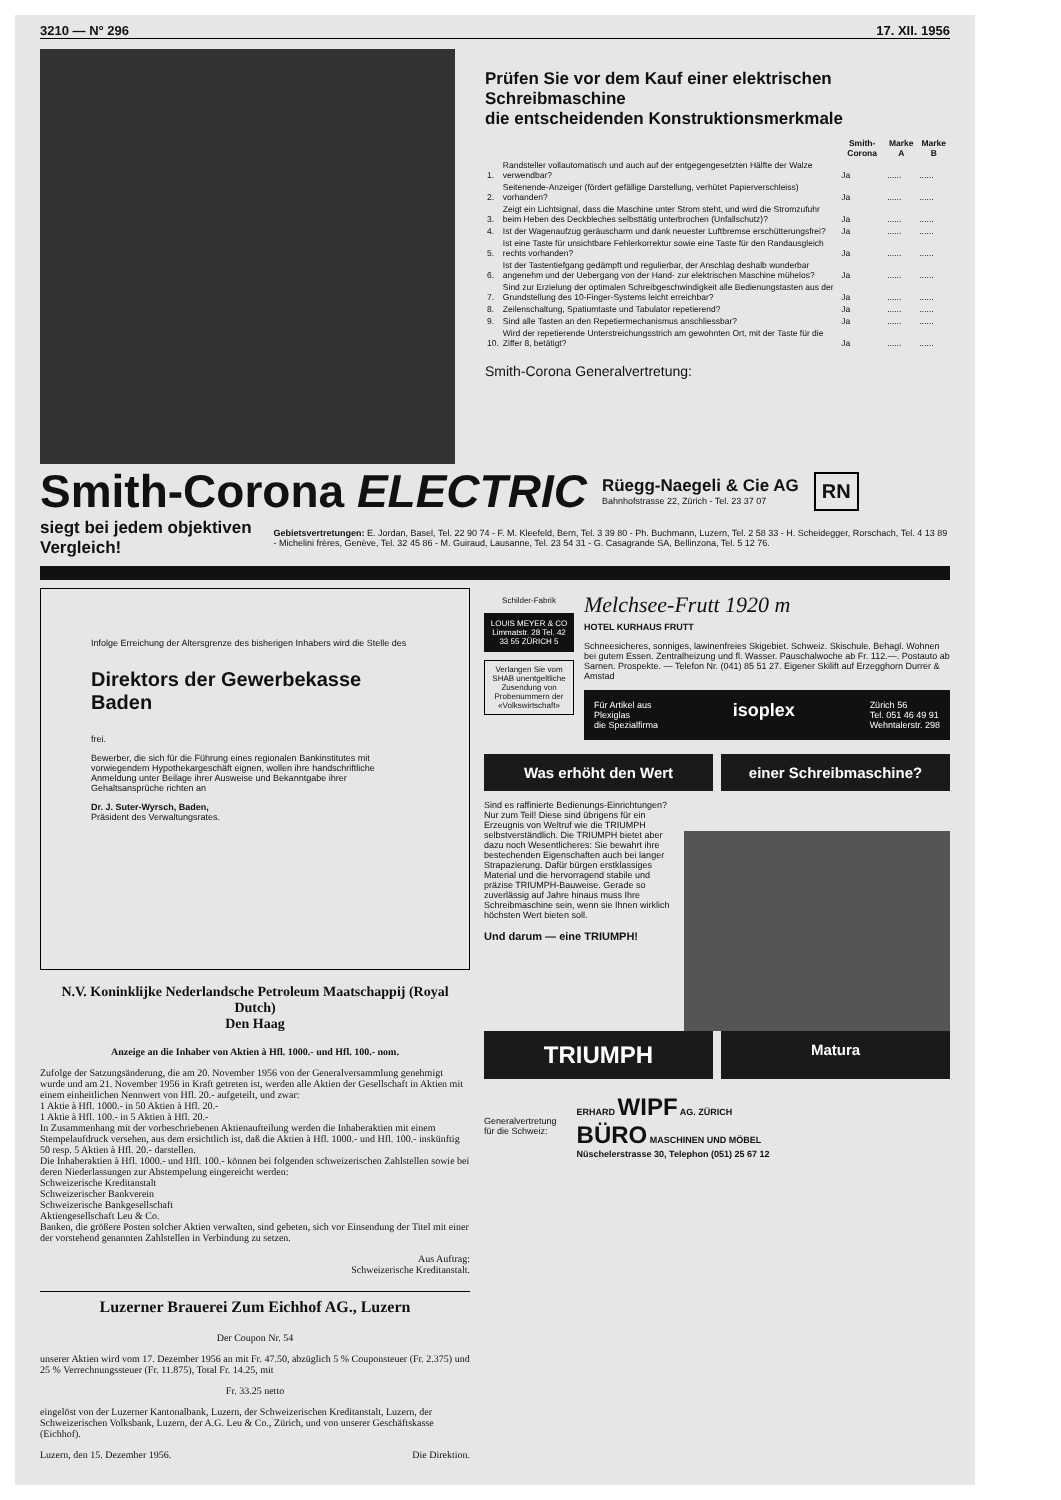3210 — N° 296 17. XII. 1956
Prüfen Sie vor dem Kauf einer elektrischen Schreibmaschine
die entscheidenden Konstruktionsmerkmale
| | | Smith-Corona | Marke A | Marke B |
| --- | --- | --- | --- | --- |
| 1. | Randsteller vollautomatisch und auch auf der entgegengesetzten Hälfte der Walze verwendbar? | Ja | ...... | ...... |
| 2. | Seitenende-Anzeiger (fördert gefällige Darstellung, verhütet Papierverschleiss) vorhanden? | Ja | ...... | ...... |
| 3. | Zeigt ein Lichtsignal, dass die Maschine unter Strom steht, und wird die Stromzufuhr beim Heben des Deckbleches selbsttätig unterbrochen (Unfallschutz)? | Ja | ...... | ...... |
| 4. | Ist der Wagenaufzug geräuscharm und dank neuester Luftbremse erschütterungsfrei? | Ja | ...... | ...... |
| 5. | Ist eine Taste für unsichtbare Fehlerkorrektur sowie eine Taste für den Randausgleich rechts vorhanden? | Ja | ...... | ...... |
| 6. | Ist der Tastentiefgang gedämpft und regulierbar, der Anschlag deshalb wunderbar angenehm und der Uebergang von der Hand- zur elektrischen Maschine mühelos? | Ja | ...... | ...... |
| 7. | Sind zur Erzielung der optimalen Schreibgeschwindigkeit alle Bedienungstasten aus der Grundstellung des 10-Finger-Systems leicht erreichbar? | Ja | ...... | ...... |
| 8. | Zeilenschaltung, Spatiumtaste und Tabulator repetierend? | Ja | ...... | ...... |
| 9. | Sind alle Tasten an den Repetiermechanismus anschliessbar? | Ja | ...... | ...... |
| 10. | Wird der repetierende Unterstreichungsstrich am gewohnten Ort, mit der Taste für die Ziffer 8, betätigt? | Ja | ...... | ...... |
Smith-Corona Generalvertretung:
Smith-Corona ELECTRIC Rüegg-Naegeli & Cie AG
Bahnhofstrasse 22, Zürich - Tel. 23 37 07 RN
siegt bei jedem objektiven Vergleich! Gebietsvertretungen: E. Jordan, Basel, Tel. 22 90 74 - F. M. Kleefeld, Bern, Tel. 3 39 80 - Ph. Buchmann, Luzern, Tel. 2 58 33 - H. Scheidegger, Rorschach, Tel. 4 13 89 - Michelini frères, Genève, Tel. 32 45 86 - M. Guiraud, Lausanne, Tel. 23 54 31 - G. Casagrande SA, Bellinzona, Tel. 5 12 76.
Infolge Erreichung der Altersgrenze des bisherigen Inhabers wird die Stelle des
Direktors der Gewerbekasse Baden
frei.
Bewerber, die sich für die Führung eines regionalen Bankinstitutes mit vorwiegendem Hypothekargeschäft eignen, wollen ihre handschriftliche Anmeldung unter Beilage ihrer Ausweise und Bekanntgabe ihrer Gehaltsansprüche richten an
Dr. J. Suter-Wyrsch, Baden,
Präsident des Verwaltungsrates.
N.V. Koninklijke Nederlandsche Petroleum Maatschappij (Royal Dutch)
Den Haag
Anzeige an die Inhaber von Aktien à Hfl. 1000.- und Hfl. 100.- nom.
Zufolge der Satzungsänderung, die am 20. November 1956 von der Generalversammlung genehmigt wurde und am 21. November 1956 in Kraft getreten ist, werden alle Aktien der Gesellschaft in Aktien mit einem einheitlichen Nennwert von Hfl. 20.- aufgeteilt, und zwar:
1 Aktie à Hfl. 1000.- in 50 Aktien à Hfl. 20.-
1 Aktie à Hfl. 100.- in 5 Aktien à Hfl. 20.-
In Zusammenhang mit der vorbeschriebenen Aktienaufteilung werden die Inhaberaktien mit einem Stempelaufdruck versehen, aus dem ersichtlich ist, daß die Aktien à Hfl. 1000.- und Hfl. 100.- inskünftig 50 resp. 5 Aktien à Hfl. 20.- darstellen.
Die Inhaberaktien à Hfl. 1000.- und Hfl. 100.- können bei folgenden schweizerischen Zahlstellen sowie bei deren Niederlassungen zur Abstempelung eingereicht werden:
Schweizerische Kreditanstalt
Schweizerischer Bankverein
Schweizerische Bankgesellschaft
Aktiengesellschaft Leu & Co.
Banken, die größere Posten solcher Aktien verwalten, sind gebeten, sich vor Einsendung der Titel mit einer der vorstehend genannten Zahlstellen in Verbindung zu setzen.
Aus Auftrag:
Schweizerische Kreditanstalt.
Luzerner Brauerei Zum Eichhof AG., Luzern
Der Coupon Nr. 54
unserer Aktien wird vom 17. Dezember 1956 an mit Fr. 47.50, abzüglich 5 % Couponsteuer (Fr. 2.375) und 25 % Verrechnungssteuer (Fr. 11.875), Total Fr. 14.25, mit
Fr. 33.25 netto
eingelöst von der Luzerner Kantonalbank, Luzern, der Schweizerischen Kreditanstalt, Luzern, der Schweizerischen Volksbank, Luzern, der A.G. Leu & Co., Zürich, und von unserer Geschäftskasse (Eichhof).
Luzern, den 15. Dezember 1956. Die Direktion.
Schilder-Fabrik
LOUIS MEYER & CO Limmatstr. 28 Tel. 42 33 55 ZÜRICH 5
Verlangen Sie vom SHAB unentgeltliche Zusendung von Probenummern der «Volkswirtschaft»
Melchsee-Frutt 1920 m
HOTEL KURHAUS FRUTT
Schneesicheres, sonniges, lawinenfreies Skigebiet. Schweiz. Skischule. Behagl. Wohnen bei gutem Essen. Zentralheizung und fl. Wasser. Pauschalwoche ab Fr. 112.—. Postauto ab Sarnen. Prospekte. — Telefon Nr. (041) 85 51 27. Eigener Skilift auf Erzegghorn Durrer & Amstad
Für Artikel aus
Plexiglas
die Spezialfirma isoplex Zürich 56
Tel. 051 46 49 91
Wehntalerstr. 298
Was erhöht den Wert einer Schreibmaschine?
Sind es raffinierte Bedienungs-Einrichtungen? Nur zum Teil! Diese sind übrigens für ein Erzeugnis von Weltruf wie die TRIUMPH selbstverständlich. Die TRIUMPH bietet aber dazu noch Wesentlicheres: Sie bewahrt ihre bestechenden Eigenschaften auch bei langer Strapazierung. Dafür bürgen erstklassiges Material und die hervorragend stabile und präzise TRIUMPH-Bauweise. Gerade so zuverlässig auf Jahre hinaus muss Ihre Schreibmaschine sein, wenn sie Ihnen wirklich höchsten Wert bieten soll.
Und darum — eine TRIUMPH!
TRIUMPH
Matura
Generalvertretung
für die Schweiz: ERHARD WIPF AG. ZÜRICH
BÜRO MASCHINEN UND MÖBEL
Nüschelerstrasse 30, Telephon (051) 25 67 12